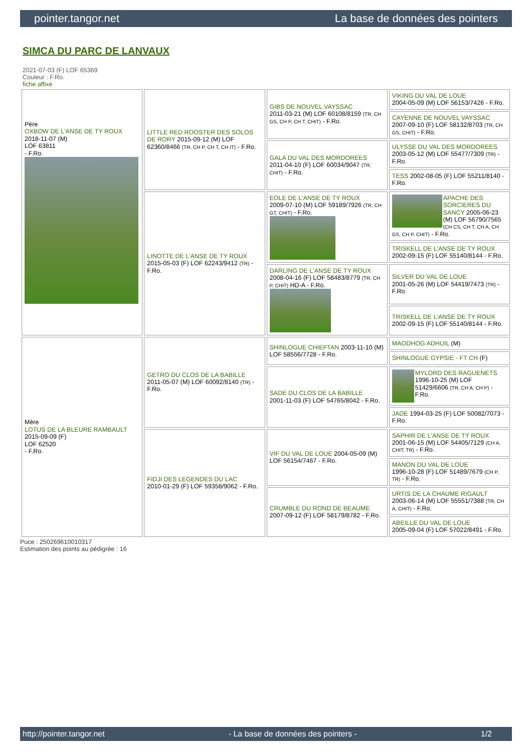pointer.tangor.net La base de données des pointers
SIMCA DU PARC DE LANVAUX
2021-07-03 (F) LOF 65369
Couleur : F.Ro.
fiche affixe
| Père OXBOW DE L'ANSE DE TY ROUX 2018-11-07 (M) LOF 63811 - F.Ro. | LITTLE RED ROOSTER DES SOLOS DE RORY 2015-09-12 (M) LOF 62360/8466 (TR, CH P, CH T, CH IT) - F.Ro. | GIBS DE NOUVEL VAYSSAC 2011-03-21 (M) LOF 60108/8159 (TR, CH GS, CH P, CH T, CHIT) - F.Ro. | VIKING DU VAL DE LOUE 2004-05-09 (M) LOF 56153/7426 - F.Ro. |
| | | | CAYENNE DE NOUVEL VAYSSAC 2007-09-10 (F) LOF 58132/8703 (TR, CH GS, CHIT) - F.Ro. |
| | | GALA DU VAL DES MORDOREES 2011-04-10 (F) LOF 60034/9047 (TR, CHIT) - F.Ro. | ULYSSE DU VAL DES MORDOREES 2003-05-12 (M) LOF 55477/7309 (TR) - F.Ro. |
| | | | TESS 2002-08-05 (F) LOF 55211/8140 - F.Ro. |
| | LINOTTE DE L'ANSE DE TY ROUX 2015-05-03 (F) LOF 62243/9412 (TR) - F.Ro. | EOLE DE L'ANSE DE TY ROUX 2009-07-10 (M) LOF 59189/7926 (TR, CH GT, CHIT) - F.Ro. | APACHE DES SORCIERES DU SANCY 2005-06-23 (M) LOF 56790/7565 (CH CS, CH T, CH A, CH GS, CH P, CHIT) - F.Ro. |
| | | | TRISKELL DE L'ANSE DE TY ROUX 2002-09-15 (F) LOF 55140/8144 - F.Ro. |
| | | DARLING DE L'ANSE DE TY ROUX 2008-04-16 (F) LOF 58483/8779 (TR, CH P, CHIT) HD-A - F.Ro. | SILVER DU VAL DE LOUE 2001-05-26 (M) LOF 54419/7473 (TR) - F.Ro. |
| | | | TRISKELL DE L'ANSE DE TY ROUX 2002-09-15 (F) LOF 55140/8144 - F.Ro. |
| Mère LOTUS DE LA BLEURE RAMBAULT 2015-09-09 (F) LOF 62520 - F.Ro. | GETRO DU CLOS DE LA BABILLE 2011-05-07 (M) LOF 60092/8140 (TR) - F.Ro. | SHINLOGUE CHIEFTAN 2003-11-10 (M) LOF 58556/7728 - F.Ro. | MAODHOG ADHUIL (M) |
| | | | SHINLOGUE GYPSIE - FT CH (F) |
| | | SADE DU CLOS DE LA BABILLE 2001-11-03 (F) LOF 54765/8042 - F.Ro. | MYLORD DES RAGUENETS 1996-10-25 (M) LOF 51429/6606 (TR, CH A, CH P) - F.Ro. |
| | | | JADE 1994-03-25 (F) LOF 50082/7073 - F.Ro. |
| | FIDJI DES LEGENDES DU LAC 2010-01-29 (F) LOF 59358/9062 - F.Ro. | VIF DU VAL DE LOUE 2004-05-09 (M) LOF 56154/7467 - F.Ro. | SAPHIR DE L'ANSE DE TY ROUX 2001-06-15 (M) LOF 54405/7129 (CH A, CHIT, TR) - F.Ro. |
| | | | MANON DU VAL DE LOUE 1996-10-28 (F) LOF 51489/7679 (CH P, TR) - F.Ro. |
| | | CRUMBLE DU ROND DE BEAUME 2007-09-12 (F) LOF 58179/8782 - F.Ro. | URTIS DE LA CHAUME RIGAULT 2003-06-14 (M) LOF 55551/7388 (TR, CH A, CHIT) - F.Ro. |
| | | | ABEILLE DU VAL DE LOUE 2005-09-04 (F) LOF 57022/8491 - F.Ro. |
Puce : 250269610010317
Estimation des points au pédigrée : 16
http://pointer.tangor.net - La base de données des pointers - 1/2